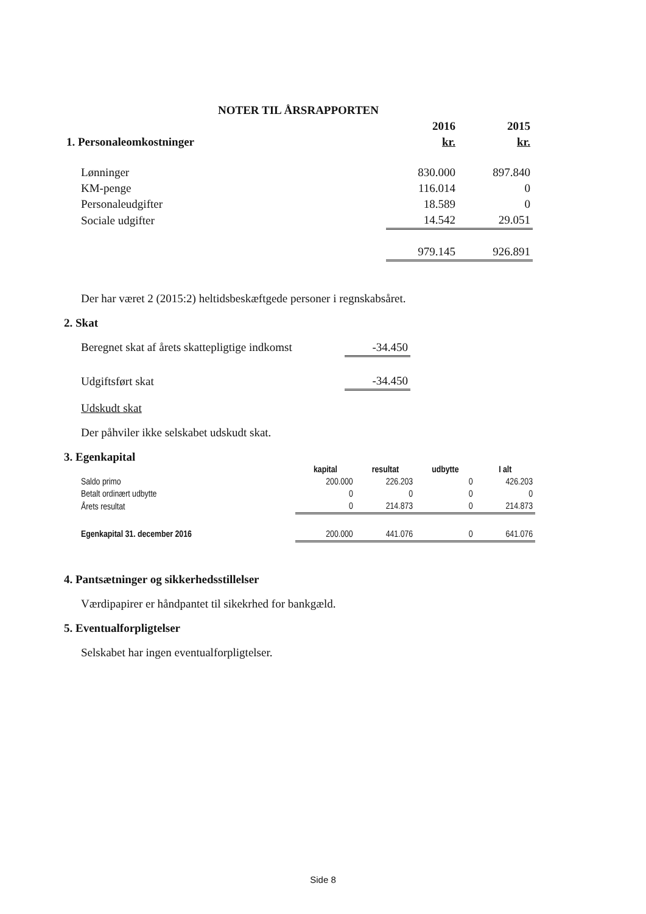NOTER TIL ÅRSRAPPORTEN
| | 2016 | 2015 |
| --- | --- | --- |
| 1. Personaleomkostninger | kr. | kr. |
| Lønninger | 830.000 | 897.840 |
| KM-penge | 116.014 | 0 |
| Personaleudgifter | 18.589 | 0 |
| Sociale udgifter | 14.542 | 29.051 |
| | 979.145 | 926.891 |
Der har været 2 (2015:2) heltidsbeskæftgede personer i regnskabsåret.
2. Skat
| Beregnet skat af årets skattepligtige indkomst | -34.450 |
| Udgiftsført skat | -34.450 |
Udskudt skat
Der påhviler ikke selskabet udskudt skat.
3. Egenkapital
| | kapital | resultat | udbytte | I alt |
| --- | --- | --- | --- | --- |
| Saldo primo | 200.000 | 226.203 | 0 | 426.203 |
| Betalt ordinært udbytte | 0 | 0 | 0 | 0 |
| Årets resultat | 0 | 214.873 | 0 | 214.873 |
| Egenkapital 31. december 2016 | 200.000 | 441.076 | 0 | 641.076 |
4. Pantsætninger og sikkerhedsstillelser
Værdipapirer er håndpantet til sikekrhed for bankgæld.
5. Eventualforpligtelser
Selskabet har ingen eventualforpligtelser.
Side 8